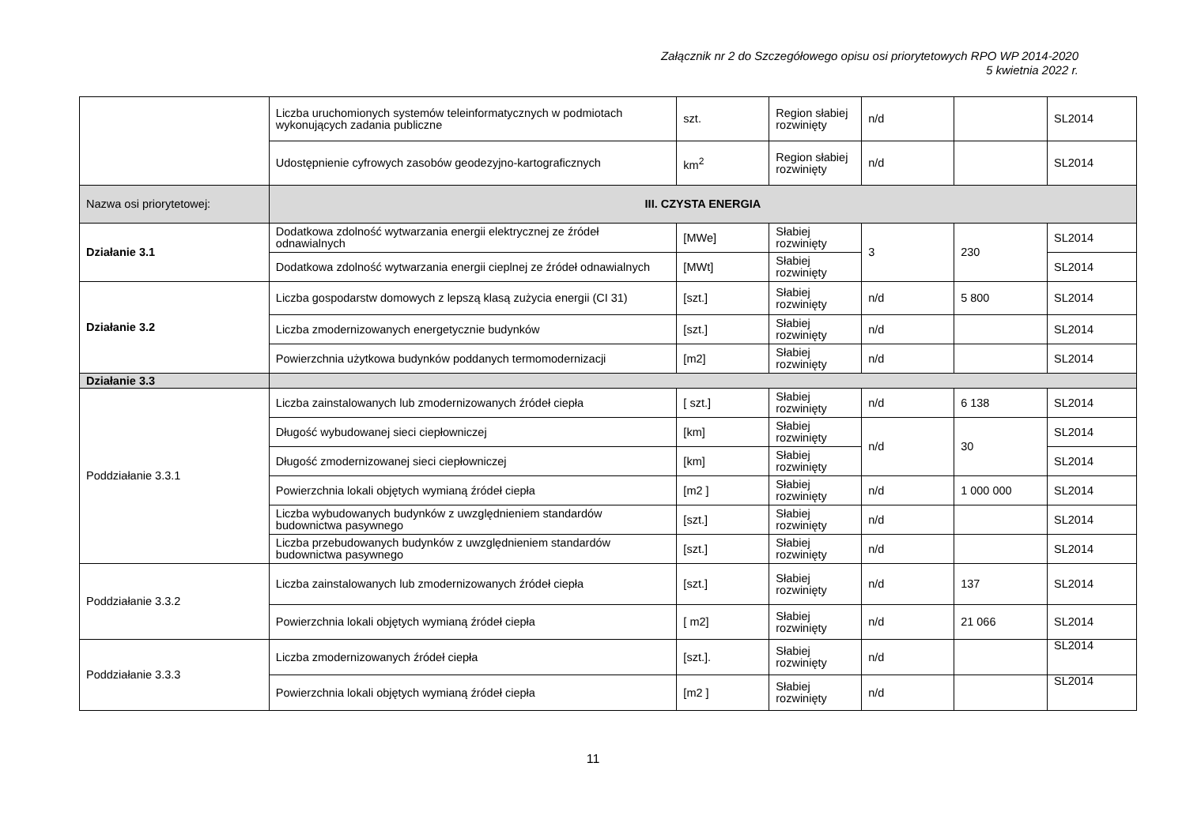Załącznik nr 2 do Szczegółowego opisu osi priorytetowych RPO WP 2014-2020
5 kwietnia 2022 r.
| | Liczba uruchomionych systemów teleinformatycznych w podmiotach wykonujących zadania publiczne | szt. | Region słabiej rozwinięty | n/d | | SL2014 |
| | Udostępnienie cyfrowych zasobów geodezyjno-kartograficznych | km<sup>2</sup> | Region słabiej rozwinięty | n/d | | SL2014 |
| Nazwa osi priorytetowej: | III. CZYSTA ENERGIA | | | | | |
| Działanie 3.1 | Dodatkowa zdolność wytwarzania energii elektrycznej ze źródeł odnawialnych | [MWe] | Słabiej rozwinięty | 3 | 230 | SL2014 |
| | Dodatkowa zdolność wytwarzania energii cieplnej ze źródeł odnawialnych | [MWt] | Słabiej rozwinięty | | | SL2014 |
| Działanie 3.2 | Liczba gospodarstw domowych z lepszą klasą zużycia energii (CI 31) | [szt.] | Słabiej rozwinięty | n/d | 5 800 | SL2014 |
| | Liczba zmodernizowanych energetycznie budynków | [szt.] | Słabiej rozwinięty | n/d | | SL2014 |
| | Powierzchnia użytkowa budynków poddanych termomodernizacji | [m2] | Słabiej rozwinięty | n/d | | SL2014 |
| Działanie 3.3 | | | | | | |
| Poddziałanie 3.3.1 | Liczba zainstalowanych lub zmodernizowanych źródeł ciepła | [ szt.] | Słabiej rozwinięty | n/d | 6 138 | SL2014 |
| | Długość wybudowanej sieci ciepłowniczej | [km] | Słabiej rozwinięty | n/d | 30 | SL2014 |
| | Długość zmodernizowanej sieci ciepłowniczej | [km] | Słabiej rozwinięty | | | SL2014 |
| | Powierzchnia lokali objętych wymianą źródeł ciepła | [m2 ] | Słabiej rozwinięty | n/d | 1 000 000 | SL2014 |
| | Liczba wybudowanych budynków z uwzględnieniem standardów budownictwa pasywnego | [szt.] | Słabiej rozwinięty | n/d | | SL2014 |
| | Liczba przebudowanych budynków z uwzględnieniem standardów budownictwa pasywnego | [szt.] | Słabiej rozwinięty | n/d | | SL2014 |
| Poddziałanie 3.3.2 | Liczba zainstalowanych lub zmodernizowanych źródeł ciepła | [szt.] | Słabiej rozwinięty | n/d | 137 | SL2014 |
| | Powierzchnia lokali objętych wymianą źródeł ciepła | [ m2] | Słabiej rozwinięty | n/d | 21 066 | SL2014 |
| Poddziałanie 3.3.3 | Liczba zmodernizowanych źródeł ciepła | [szt.]. | Słabiej rozwinięty | n/d | | SL2014 |
| | Powierzchnia lokali objętych wymianą źródeł ciepła | [m2 ] | Słabiej rozwinięty | n/d | | SL2014 |
11